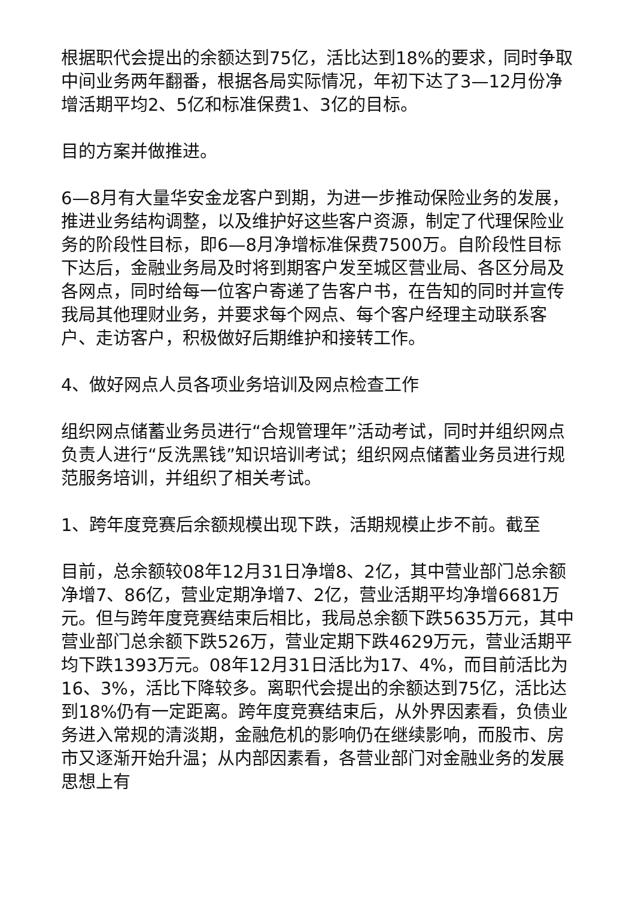根据职代会提出的余额达到75亿，活比达到18%的要求，同时争取中间业务两年翻番，根据各局实际情况，年初下达了3—12月份净增活期平均2、5亿和标准保费1、3亿的目标。
目的方案并做推进。
6—8月有大量华安金龙客户到期，为进一步推动保险业务的发展，推进业务结构调整，以及维护好这些客户资源，制定了代理保险业务的阶段性目标，即6—8月净增标准保费7500万。自阶段性目标下达后，金融业务局及时将到期客户发至城区营业局、各区分局及各网点，同时给每一位客户寄递了告客户书，在告知的同时并宣传我局其他理财业务，并要求每个网点、每个客户经理主动联系客户、走访客户，积极做好后期维护和接转工作。
4、做好网点人员各项业务培训及网点检查工作
组织网点储蓄业务员进行“合规管理年”活动考试，同时并组织网点负责人进行“反洗黑钱”知识培训考试；组织网点储蓄业务员进行规范服务培训，并组织了相关考试。
1、跨年度竞赛后余额规模出现下跌，活期规模止步不前。截至
目前，总余额较08年12月31日净增8、2亿，其中营业部门总余额净增7、86亿，营业定期净增7、2亿，营业活期平均净增6681万元。但与跨年度竞赛结束后相比，我局总余额下跌5635万元，其中营业部门总余额下跌526万，营业定期下跌4629万元，营业活期平均下跌1393万元。08年12月31日活比为17、4%，而目前活比为16、3%，活比下降较多。离职代会提出的余额达到75亿，活比达到18%仍有一定距离。跨年度竞赛结束后，从外界因素看，负债业务进入常规的清淡期，金融危机的影响仍在继续影响，而股市、房市又逐渐开始升温；从内部因素看，各营业部门对金融业务的发展思想上有